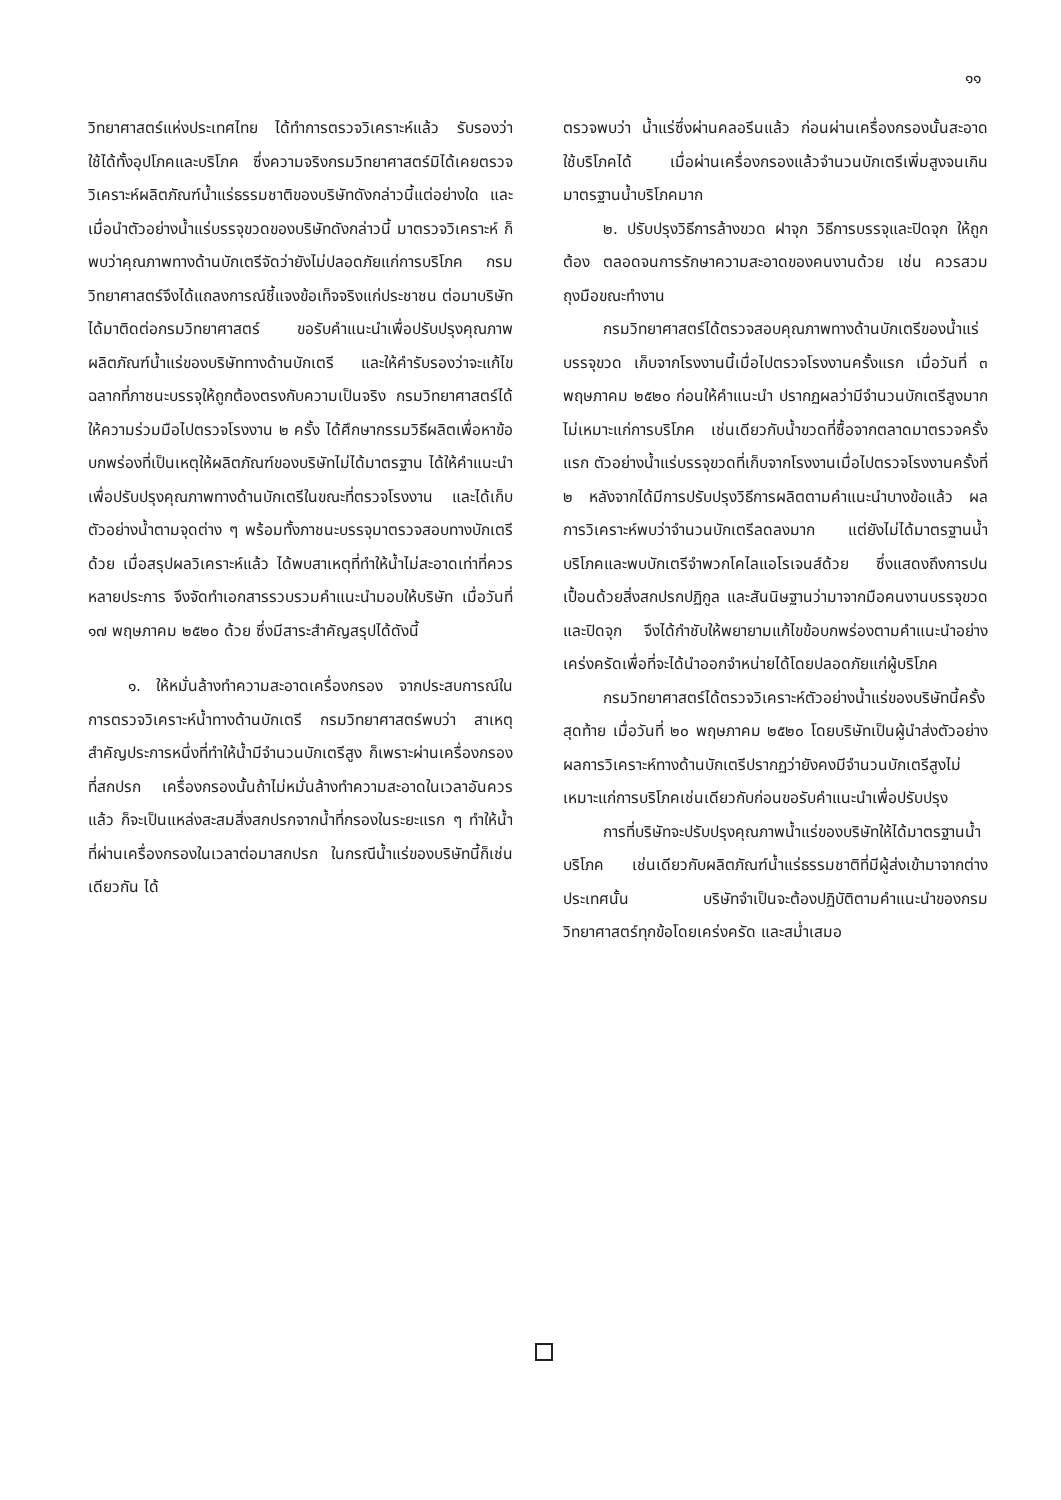๑๑
วิทยาศาสตร์แห่งประเทศไทย ได้ทำการตรวจวิเคราะห์แล้ว รับรองว่าใช้ได้ทั้งอุปโภคและบริโภค ซึ่งความจริงกรมวิทยาศาสตร์มิได้เคยตรวจวิเคราะห์ผลิตภัณฑ์น้ำแร่ธรรมชาติของบริษัทดังกล่าวนี้แต่อย่างใด และเมื่อนำตัวอย่างน้ำแร่บรรจุขวดของบริษัทดังกล่าวนี้ มาตรวจวิเคราะห์ ก็พบว่าคุณภาพทางด้านบักเตรีจัดว่ายังไม่ปลอดภัยแก่การบริโภค กรมวิทยาศาสตร์จึงได้แถลงการณ์ชี้แจงข้อเท็จจริงแก่ประชาชน ต่อมาบริษัทได้มาติดต่อกรมวิทยาศาสตร์ ขอรับคำแนะนำเพื่อปรับปรุงคุณภาพผลิตภัณฑ์น้ำแร่ของบริษัททางด้านบักเตรี และให้คำรับรองว่าจะแก้ไขฉลากที่ภาชนะบรรจุให้ถูกต้องตรงกับความเป็นจริง กรมวิทยาศาสตร์ได้ให้ความร่วมมือไปตรวจโรงงาน ๒ ครั้ง ได้ศึกษากรรมวิธีผลิตเพื่อหาข้อบกพร่องที่เป็นเหตุให้ผลิตภัณฑ์ของบริษัทไม่ได้มาตรฐาน ได้ให้คำแนะนำเพื่อปรับปรุงคุณภาพทางด้านบักเตรีในขณะที่ตรวจโรงงาน และได้เก็บตัวอย่างน้ำตามจุดต่าง ๆ พร้อมทั้งภาชนะบรรจุมาตรวจสอบทางบักเตรีด้วย เมื่อสรุปผลวิเคราะห์แล้ว ได้พบสาเหตุที่ทำให้น้ำไม่สะอาดเท่าที่ควรหลายประการ จึงจัดทำเอกสารรวบรวมคำแนะนำมอบให้บริษัท เมื่อวันที่ ๑๗ พฤษภาคม ๒๕๒๐ ด้วย ซึ่งมีสาระสำคัญสรุปได้ดังนี้
๑. ให้หมั่นล้างทำความสะอาดเครื่องกรอง จากประสบการณ์ในการตรวจวิเคราะห์น้ำทางด้านบักเตรี กรมวิทยาศาสตร์พบว่า สาเหตุสำคัญประการหนึ่งที่ทำให้น้ำมีจำนวนบักเตรีสูง ก็เพราะผ่านเครื่องกรองที่สกปรก เครื่องกรองนั้นถ้าไม่หมั่นล้างทำความสะอาดในเวลาอันควรแล้ว ก็จะเป็นแหล่งสะสมสิ่งสกปรกจากน้ำที่กรองในระยะแรก ๆ ทำให้น้ำที่ผ่านเครื่องกรองในเวลาต่อมาสกปรก ในกรณีน้ำแร่ของบริษัทนี้ก็เช่นเดียวกัน ได้
ตรวจพบว่า น้ำแร่ซึ่งผ่านคลอรีนแล้ว ก่อนผ่านเครื่องกรองนั้นสะอาดใช้บริโภคได้ เมื่อผ่านเครื่องกรองแล้วจำนวนบักเตรีเพิ่มสูงจนเกินมาตรฐานน้ำบริโภคมาก
๒. ปรับปรุงวิธีการล้างขวด ฝาจุก วิธีการบรรจุและปิดจุก ให้ถูกต้อง ตลอดจนการรักษาความสะอาดของคนงานด้วย เช่น ควรสวมถุงมือขณะทำงาน
กรมวิทยาศาสตร์ได้ตรวจสอบคุณภาพทางด้านบักเตรีของน้ำแร่บรรจุขวด เก็บจากโรงงานนี้เมื่อไปตรวจโรงงานครั้งแรก เมื่อวันที่ ๓ พฤษภาคม ๒๕๒๐ ก่อนให้คำแนะนำ ปรากฏผลว่ามีจำนวนบักเตรีสูงมากไม่เหมาะแก่การบริโภค เช่นเดียวกับน้ำขวดที่ซื้อจากตลาดมาตรวจครั้งแรก ตัวอย่างน้ำแร่บรรจุขวดที่เก็บจากโรงงานเมื่อไปตรวจโรงงานครั้งที่ ๒ หลังจากได้มีการปรับปรุงวิธีการผลิตตามคำแนะนำบางข้อแล้ว ผลการวิเคราะห์พบว่าจำนวนบักเตรีลดลงมาก แต่ยังไม่ได้มาตรฐานน้ำบริโภคและพบบักเตรีจำพวกโคไลแอโรเจนส์ด้วย ซึ่งแสดงถึงการปนเปื้อนด้วยสิ่งสกปรกปฏิกูล และสันนิษฐานว่ามาจากมือคนงานบรรจุขวดและปิดจุก จึงได้กำชับให้พยายามแก้ไขข้อบกพร่องตามคำแนะนำอย่างเคร่งครัดเพื่อที่จะได้นำออกจำหน่ายได้โดยปลอดภัยแก่ผู้บริโภค
กรมวิทยาศาสตร์ได้ตรวจวิเคราะห์ตัวอย่างน้ำแร่ของบริษัทนี้ครั้งสุดท้าย เมื่อวันที่ ๒๐ พฤษภาคม ๒๕๒๐ โดยบริษัทเป็นผู้นำส่งตัวอย่าง ผลการวิเคราะห์ทางด้านบักเตรีปรากฏว่ายังคงมีจำนวนบักเตรีสูงไม่เหมาะแก่การบริโภคเช่นเดียวกับก่อนขอรับคำแนะนำเพื่อปรับปรุง
การที่บริษัทจะปรับปรุงคุณภาพน้ำแร่ของบริษัทให้ได้มาตรฐานน้ำบริโภค เช่นเดียวกับผลิตภัณฑ์น้ำแร่ธรรมชาติที่มีผู้ส่งเข้ามาจากต่างประเทศนั้น บริษัทจำเป็นจะต้องปฏิบัติตามคำแนะนำของกรมวิทยาศาสตร์ทุกข้อโดยเคร่งครัด และสม่ำเสมอ